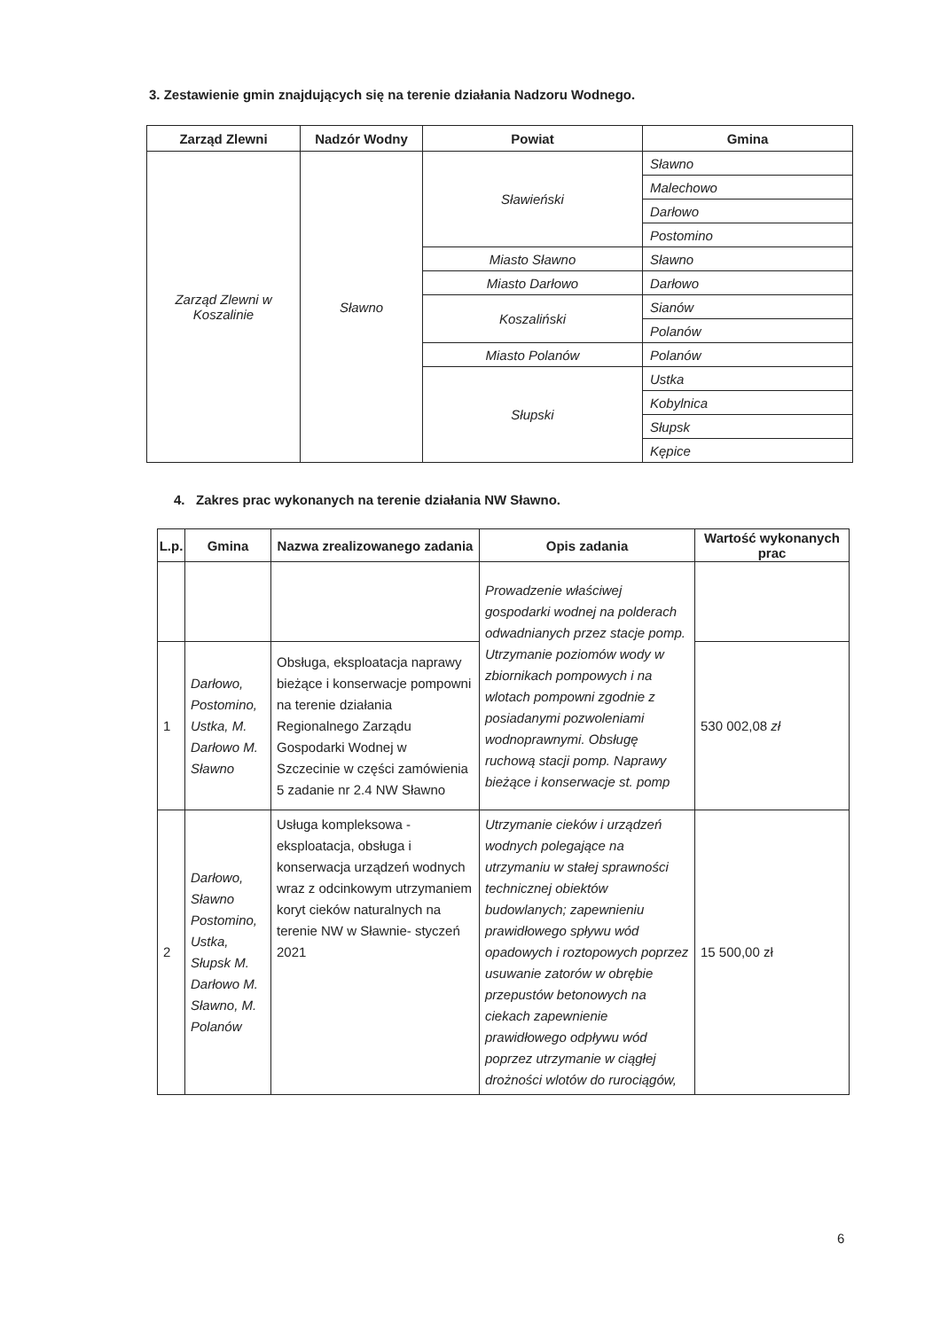3. Zestawienie gmin znajdujących się na terenie działania Nadzoru Wodnego.
| Zarząd Zlewni | Nadzór Wodny | Powiat | Gmina |
| --- | --- | --- | --- |
| Zarząd Zlewni w Koszalinie | Sławno | Sławieński | Sławno |
| | | | Malechowo |
| | | | Darłowo |
| | | | Postomino |
| | | Miasto Sławno | Sławno |
| | | Miasto Darłowo | Darłowo |
| | | Koszaliński | Sianów |
| | | | Polanów |
| | | Miasto Polanów | Polanów |
| | | Słupski | Ustka |
| | | | Kobylnica |
| | | | Słupsk |
| | | | Kępice |
4. Zakres prac wykonanych na terenie działania NW Sławno.
| L.p. | Gmina | Nazwa zrealizowanego zadania | Opis zadania | Wartość wykonanych prac |
| --- | --- | --- | --- | --- |
| | | | Prowadzenie właściwej gospodarki wodnej na polderach odwadnianych przez stacje pomp. Utrzymanie poziomów wody w zbiornikach pompowych i na wlotach pompowni zgodnie z posiadanymi pozwoleniami wodnoprawnymi. Obsługę ruchową stacji pomp. Naprawy bieżące i konserwacje st. pomp | |
| 1 | Darłowo, Postomino, Ustka, M. Darłowo M. Sławno | Obsługa, eksploatacja naprawy bieżące i konserwacje pompowni na terenie działania Regionalnego Zarządu Gospodarki Wodnej w Szczecinie w części zamówienia 5 zadanie nr 2.4 NW Sławno | | 530 002,08 zł |
| 2 | Darłowo, Sławno Postomino, Ustka, Słupsk M. Darłowo M. Sławno, M. Polanów | Usługa kompleksowa - eksploatacja, obsługa i konserwacja urządzeń wodnych wraz z odcinkowym utrzymaniem koryt cieków naturalnych na terenie NW w Sławnie- styczeń 2021 | Utrzymanie cieków i urządzeń wodnych polegające na utrzymaniu w stałej sprawności technicznej obiektów budowlanych; zapewnieniu prawidłowego spływu wód opadowych i roztopowych poprzez usuwanie zatorów w obrębie przepustów betonowych na ciekach zapewnienie prawidłowego odpływu wód poprzez utrzymanie w ciągłej drożności wlotów do rurociągów, | 15 500,00 zł |
6